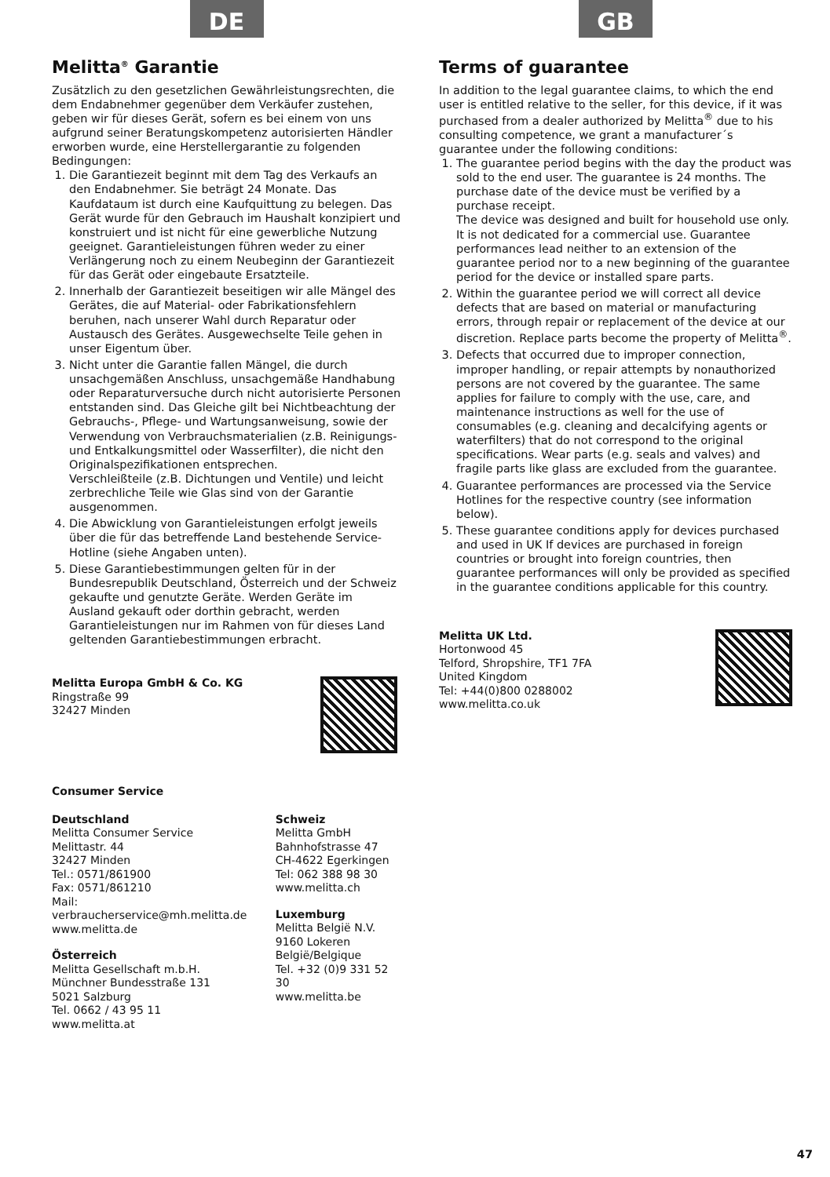DE
Melitta<sup>®</sup> Garantie
Zusätzlich zu den gesetzlichen Gewährleistungsrechten, die dem Endabnehmer gegenüber dem Verkäufer zustehen, geben wir für dieses Gerät, sofern es bei einem von uns aufgrund seiner Beratungskompetenz autorisierten Händler erworben wurde, eine Herstellergarantie zu folgenden Bedingungen:
1. Die Garantiezeit beginnt mit dem Tag des Verkaufs an den Endabnehmer. Sie beträgt 24 Monate. Das Kaufdataum ist durch eine Kaufquittung zu belegen. Das Gerät wurde für den Gebrauch im Haushalt konzipiert und konstruiert und ist nicht für eine gewerbliche Nutzung geeignet. Garantieleistungen führen weder zu einer Verlängerung noch zu einem Neubeginn der Garantiezeit für das Gerät oder eingebaute Ersatzteile.
2. Innerhalb der Garantiezeit beseitigen wir alle Mängel des Gerätes, die auf Material- oder Fabrikationsfehlern beruhen, nach unserer Wahl durch Reparatur oder Austausch des Gerätes. Ausgewechselte Teile gehen in unser Eigentum über.
3. Nicht unter die Garantie fallen Mängel, die durch unsachgemäßen Anschluss, unsachgemäße Handhabung oder Reparaturversuche durch nicht autorisierte Personen entstanden sind. Das Gleiche gilt bei Nichtbeachtung der Gebrauchs-, Pflege- und Wartungsanweisung, sowie der Verwendung von Verbrauchsmaterialien (z.B. Reinigungs- und Entkalkungsmittel oder Wasserfilter), die nicht den Originalspezifikationen entsprechen.
Verschleißteile (z.B. Dichtungen und Ventile) und leicht zerbrechliche Teile wie Glas sind von der Garantie ausgenommen.
4. Die Abwicklung von Garantieleistungen erfolgt jeweils über die für das betreffende Land bestehende Service-Hotline (siehe Angaben unten).
5. Diese Garantiebestimmungen gelten für in der Bundesrepublik Deutschland, Österreich und der Schweiz gekaufte und genutzte Geräte. Werden Geräte im Ausland gekauft oder dorthin gebracht, werden Garantieleistungen nur im Rahmen von für dieses Land geltenden Garantiebestimmungen erbracht.
Melitta Europa GmbH & Co. KG
Ringstraße 99
32427 Minden
Consumer Service
Deutschland
Melitta Consumer Service
Melittastr. 44
32427 Minden
Tel.: 0571/861900
Fax: 0571/861210
Mail:
verbraucherservice@mh.melitta.de
www.melitta.de
Österreich
Melitta Gesellschaft m.b.H.
Münchner Bundesstraße 131
5021 Salzburg
Tel. 0662 / 43 95 11
www.melitta.at
Schweiz
Melitta GmbH
Bahnhofstrasse 47
CH-4622 Egerkingen
Tel: 062 388 98 30
www.melitta.ch
Luxemburg
Melitta België N.V.
9160 Lokeren
België/Belgique
Tel. +32 (0)9 331 52 30
www.melitta.be
GB
Terms of guarantee
In addition to the legal guarantee claims, to which the end user is entitled relative to the seller, for this device, if it was purchased from a dealer authorized by Melitta<sup>®</sup> due to his consulting competence, we grant a manufacturer´s guarantee under the following conditions:
1. The guarantee period begins with the day the product was sold to the end user. The guarantee is 24 months. The purchase date of the device must be verified by a purchase receipt.
The device was designed and built for household use only. It is not dedicated for a commercial use. Guarantee performances lead neither to an extension of the guarantee period nor to a new beginning of the guarantee period for the device or installed spare parts.
2. Within the guarantee period we will correct all device defects that are based on material or manufacturing errors, through repair or replacement of the device at our discretion. Replace parts become the property of Melitta<sup>®</sup>.
3. Defects that occurred due to improper connection, improper handling, or repair attempts by nonauthorized persons are not covered by the guarantee. The same applies for failure to comply with the use, care, and maintenance instructions as well for the use of consumables (e.g. cleaning and decalcifying agents or waterfilters) that do not correspond to the original specifications. Wear parts (e.g. seals and valves) and fragile parts like glass are excluded from the guarantee.
4. Guarantee performances are processed via the Service Hotlines for the respective country (see information below).
5. These guarantee conditions apply for devices purchased and used in UK If devices are purchased in foreign countries or brought into foreign countries, then guarantee performances will only be provided as specified in the guarantee conditions applicable for this country.
Melitta UK Ltd.
Hortonwood 45
Telford, Shropshire, TF1 7FA
United Kingdom
Tel: +44(0)800 0288002
www.melitta.co.uk
47